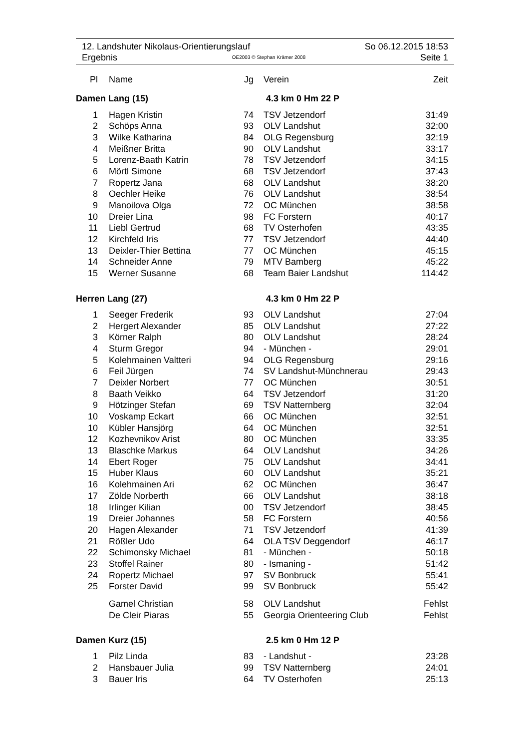12. Landshuter Nikolaus-Orientierungslauf So 06.12.2015 18:53
Ergebnis OE2003 © Stephan Krämer 2008 Seite 1
| Pl | Name | Jg | Verein | Zeit |
| --- | --- | --- | --- | --- |
| Damen Lang (15) | | | 4.3 km 0 Hm 22 P | |
| 1 | Hagen Kristin | 74 | TSV Jetzendorf | 31:49 |
| 2 | Schöps Anna | 93 | OLV Landshut | 32:00 |
| 3 | Wilke Katharina | 84 | OLG Regensburg | 32:19 |
| 4 | Meißner Britta | 90 | OLV Landshut | 33:17 |
| 5 | Lorenz-Baath Katrin | 78 | TSV Jetzendorf | 34:15 |
| 6 | Mörtl Simone | 68 | TSV Jetzendorf | 37:43 |
| 7 | Ropertz Jana | 68 | OLV Landshut | 38:20 |
| 8 | Oechler Heike | 76 | OLV Landshut | 38:54 |
| 9 | Manoilova Olga | 72 | OC München | 38:58 |
| 10 | Dreier Lina | 98 | FC Forstern | 40:17 |
| 11 | Liebl Gertrud | 68 | TV Osterhofen | 43:35 |
| 12 | Kirchfeld Iris | 77 | TSV Jetzendorf | 44:40 |
| 13 | Deixler-Thier Bettina | 77 | OC München | 45:15 |
| 14 | Schneider Anne | 79 | MTV Bamberg | 45:22 |
| 15 | Werner Susanne | 68 | Team Baier Landshut | 114:42 |
| Herren Lang (27) | | | 4.3 km 0 Hm 22 P | |
| 1 | Seeger Frederik | 93 | OLV Landshut | 27:04 |
| 2 | Hergert Alexander | 85 | OLV Landshut | 27:22 |
| 3 | Körner Ralph | 80 | OLV Landshut | 28:24 |
| 4 | Sturm Gregor | 94 | - München - | 29:01 |
| 5 | Kolehmainen Valtteri | 94 | OLG Regensburg | 29:16 |
| 6 | Feil Jürgen | 74 | SV Landshut-Münchnerau | 29:43 |
| 7 | Deixler Norbert | 77 | OC München | 30:51 |
| 8 | Baath Veikko | 64 | TSV Jetzendorf | 31:20 |
| 9 | Hötzinger Stefan | 69 | TSV Natternberg | 32:04 |
| 10 | Voskamp Eckart | 66 | OC München | 32:51 |
| 10 | Kübler Hansjörg | 64 | OC München | 32:51 |
| 12 | Kozhevnikov Arist | 80 | OC München | 33:35 |
| 13 | Blaschke Markus | 64 | OLV Landshut | 34:26 |
| 14 | Ebert Roger | 75 | OLV Landshut | 34:41 |
| 15 | Huber Klaus | 60 | OLV Landshut | 35:21 |
| 16 | Kolehmainen Ari | 62 | OC München | 36:47 |
| 17 | Zölde Norberth | 66 | OLV Landshut | 38:18 |
| 18 | Irlinger Kilian | 00 | TSV Jetzendorf | 38:45 |
| 19 | Dreier Johannes | 58 | FC Forstern | 40:56 |
| 20 | Hagen Alexander | 71 | TSV Jetzendorf | 41:39 |
| 21 | Rößler Udo | 64 | OLA TSV Deggendorf | 46:17 |
| 22 | Schimonsky Michael | 81 | - München - | 50:18 |
| 23 | Stoffel Rainer | 80 | - Ismaning - | 51:42 |
| 24 | Ropertz Michael | 97 | SV Bonbruck | 55:41 |
| 25 | Forster David | 99 | SV Bonbruck | 55:42 |
| | Gamel Christian | 58 | OLV Landshut | Fehlst |
| | De Cleir Piaras | 55 | Georgia Orienteering Club | Fehlst |
| Damen Kurz (15) | | | 2.5 km 0 Hm 12 P | |
| 1 | Pilz Linda | 83 | - Landshut - | 23:28 |
| 2 | Hansbauer Julia | 99 | TSV Natternberg | 24:01 |
| 3 | Bauer Iris | 64 | TV Osterhofen | 25:13 |